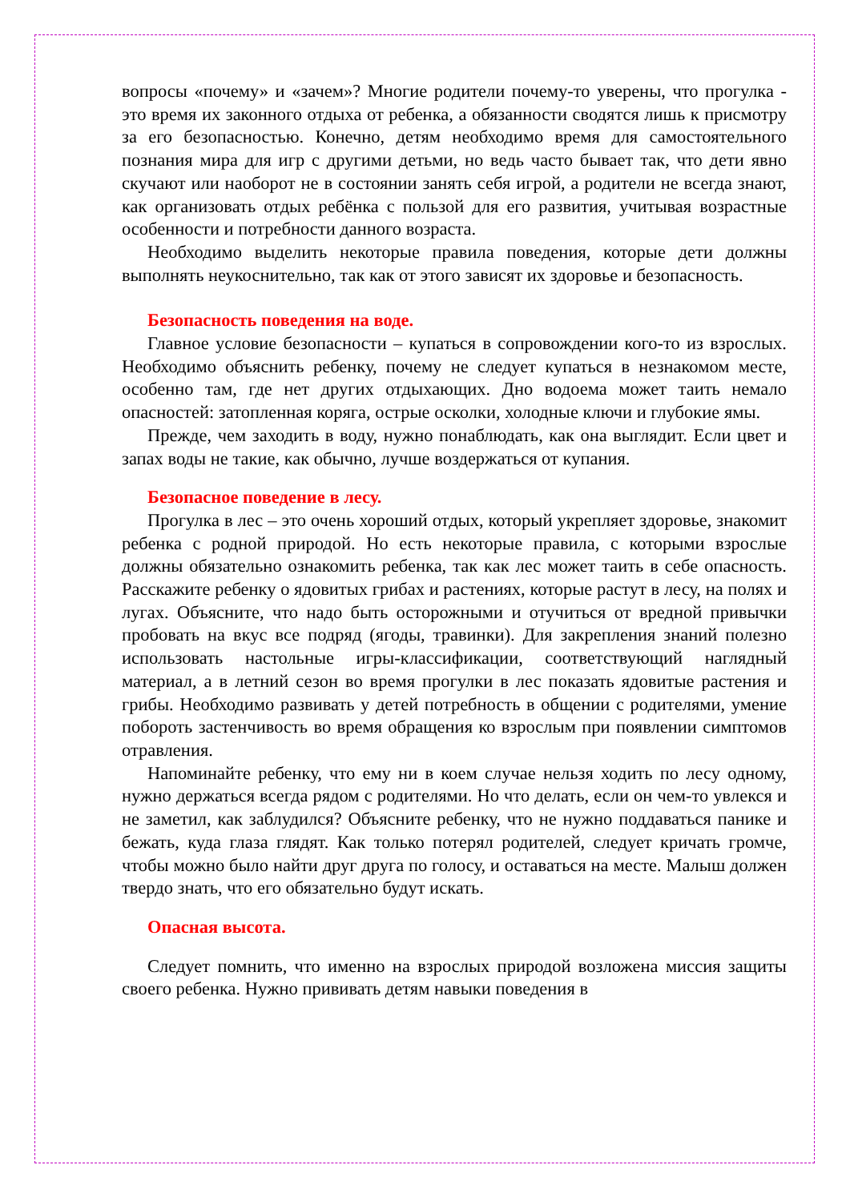вопросы «почему» и «зачем»? Многие родители почему-то уверены, что прогулка - это время их законного отдыха от ребенка, а обязанности сводятся лишь к присмотру за его безопасностью. Конечно, детям необходимо время для самостоятельного познания мира для игр с другими детьми, но ведь часто бывает так, что дети явно скучают или наоборот не в состоянии занять себя игрой, а родители не всегда знают, как организовать отдых ребёнка с пользой для его развития, учитывая возрастные особенности и потребности данного возраста.
Необходимо выделить некоторые правила поведения, которые дети должны выполнять неукоснительно, так как от этого зависят их здоровье и безопасность.
Безопасность поведения на воде.
Главное условие безопасности – купаться в сопровождении кого-то из взрослых. Необходимо объяснить ребенку, почему не следует купаться в незнакомом месте, особенно там, где нет других отдыхающих. Дно водоема может таить немало опасностей: затопленная коряга, острые осколки, холодные ключи и глубокие ямы.
Прежде, чем заходить в воду, нужно понаблюдать, как она выглядит. Если цвет и запах воды не такие, как обычно, лучше воздержаться от купания.
Безопасное поведение в лесу.
Прогулка в лес – это очень хороший отдых, который укрепляет здоровье, знакомит ребенка с родной природой. Но есть некоторые правила, с которыми взрослые должны обязательно ознакомить ребенка, так как лес может таить в себе опасность. Расскажите ребенку о ядовитых грибах и растениях, которые растут в лесу, на полях и лугах. Объясните, что надо быть осторожными и отучиться от вредной привычки пробовать на вкус все подряд (ягоды, травинки). Для закрепления знаний полезно использовать настольные игры-классификации, соответствующий наглядный материал, а в летний сезон во время прогулки в лес показать ядовитые растения и грибы. Необходимо развивать у детей потребность в общении с родителями, умение побороть застенчивость во время обращения ко взрослым при появлении симптомов отравления.
Напоминайте ребенку, что ему ни в коем случае нельзя ходить по лесу одному, нужно держаться всегда рядом с родителями. Но что делать, если он чем-то увлекся и не заметил, как заблудился? Объясните ребенку, что не нужно поддаваться панике и бежать, куда глаза глядят. Как только потерял родителей, следует кричать громче, чтобы можно было найти друг друга по голосу, и оставаться на месте. Малыш должен твердо знать, что его обязательно будут искать.
Опасная высота.
Следует помнить, что именно на взрослых природой возложена миссия защиты своего ребенка. Нужно прививать детям навыки поведения в